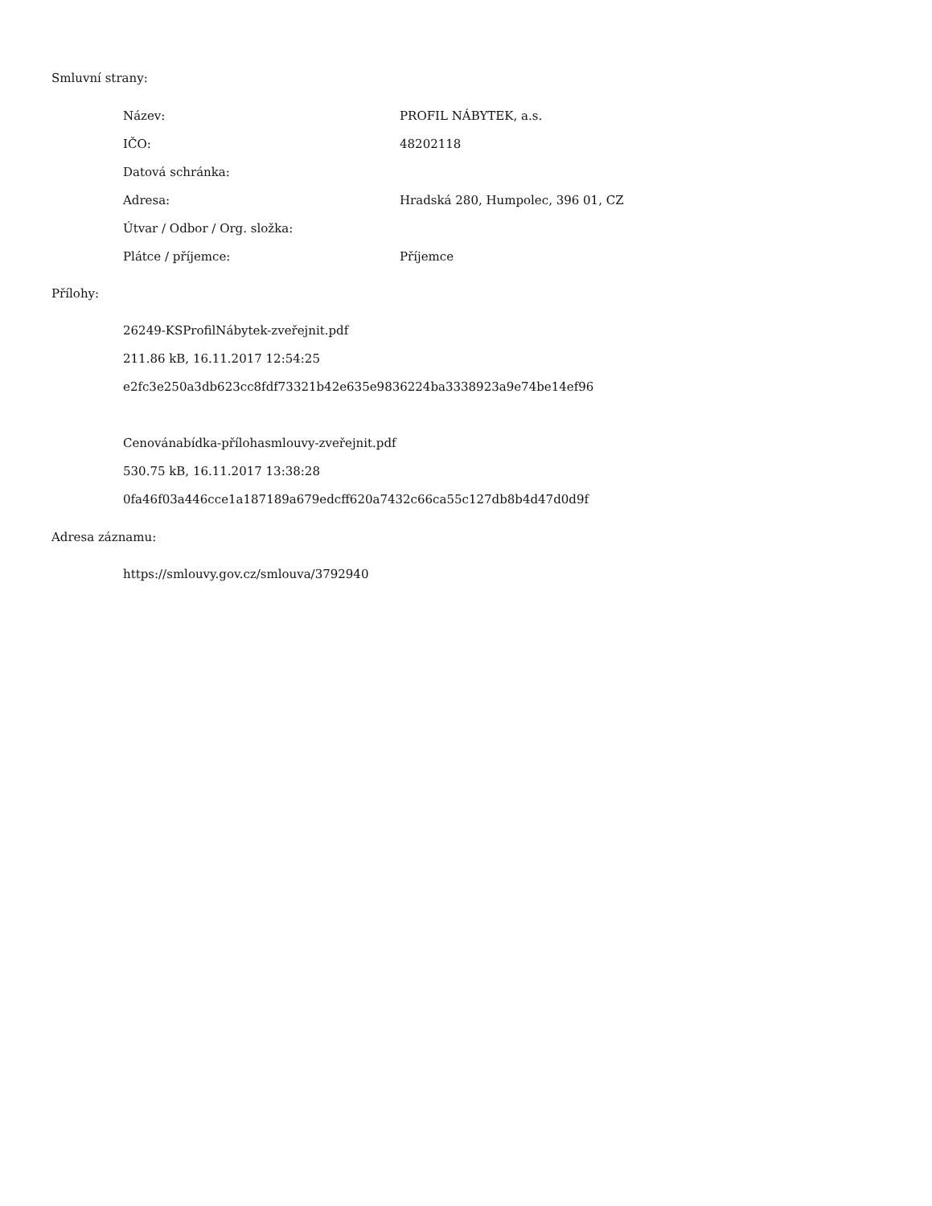Smluvní strany:
| Název: | PROFIL NÁBYTEK, a.s. |
| IČO: | 48202118 |
| Datová schránka: | |
| Adresa: | Hradská 280, Humpolec, 396 01, CZ |
| Útvar / Odbor / Org. složka: | |
| Plátce / příjemce: | Příjemce |
Přílohy:
26249-KSProfilNábytek-zveřejnit.pdf
211.86 kB, 16.11.2017 12:54:25
e2fc3e250a3db623cc8fdf73321b42e635e9836224ba3338923a9e74be14ef96
Cenovánabídka-přílohasmlouvy-zveřejnit.pdf
530.75 kB, 16.11.2017 13:38:28
0fa46f03a446cce1a187189a679edcff620a7432c66ca55c127db8b4d47d0d9f
Adresa záznamu:
https://smlouvy.gov.cz/smlouva/3792940